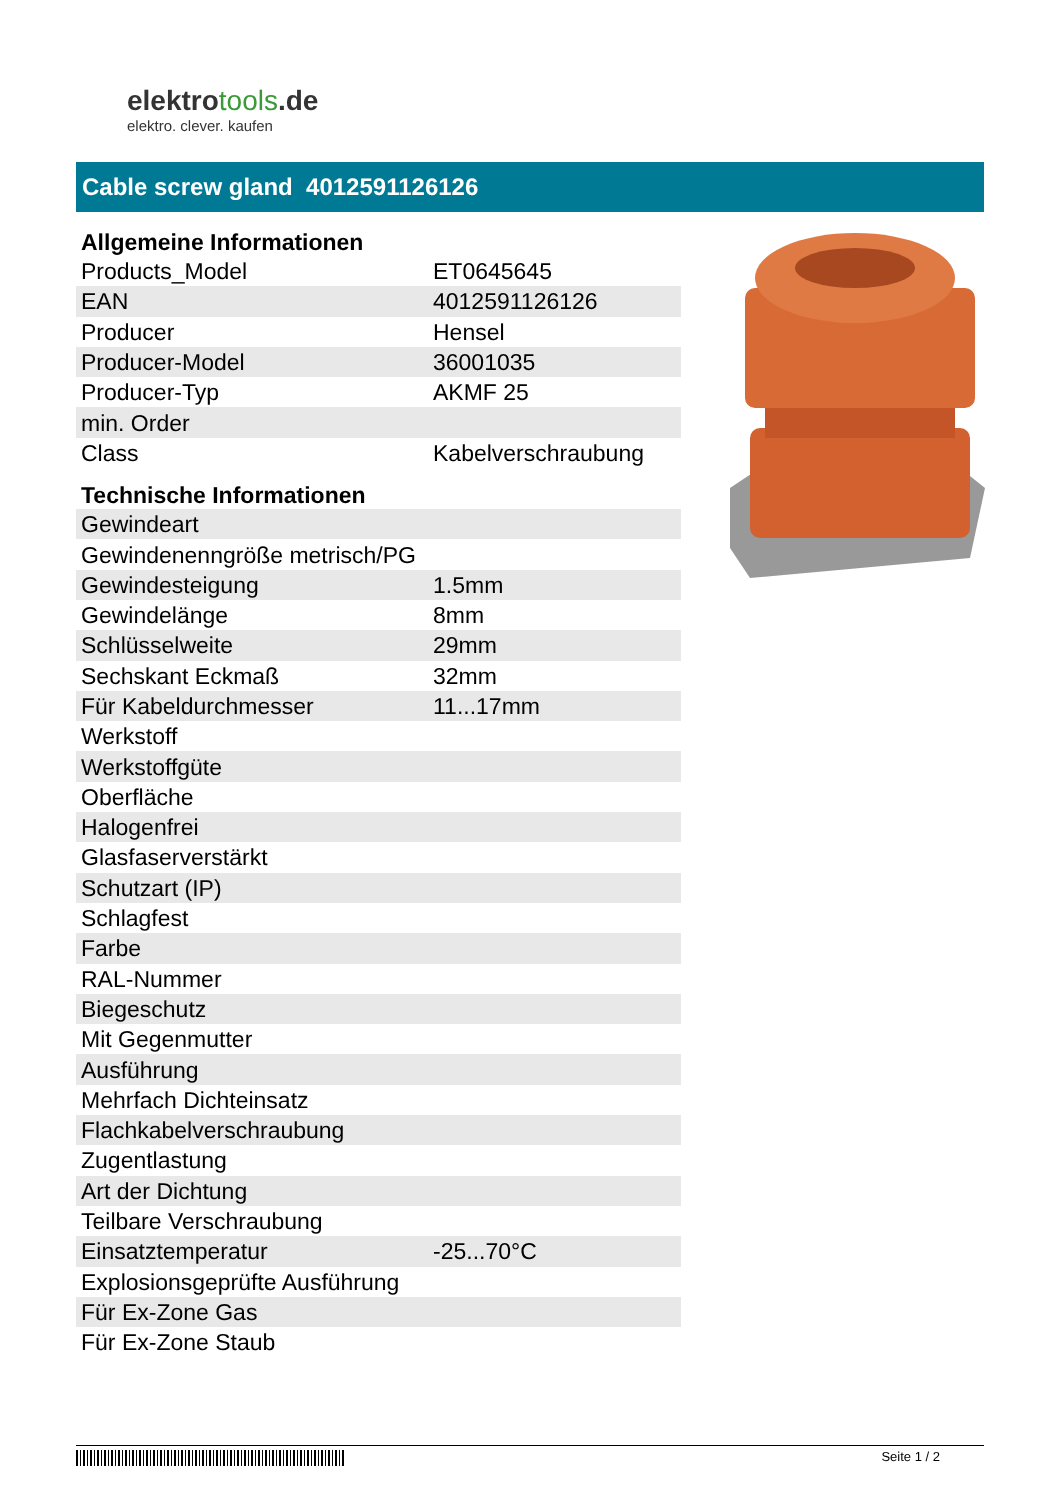elektrotools.de
elektro. clever. kaufen
Cable screw gland 4012591126126
| Allgemeine Informationen | |
| --- | --- |
| Products_Model | ET0645645 |
| EAN | 4012591126126 |
| Producer | Hensel |
| Producer-Model | 36001035 |
| Producer-Typ | AKMF 25 |
| min. Order | |
| Class | Kabelverschraubung |
| Technische Informationen | |
| Gewindeart | |
| Gewindenenngröße metrisch/PG | |
| Gewindesteigung | 1.5mm |
| Gewindelänge | 8mm |
| Schlüsselweite | 29mm |
| Sechskant Eckmaß | 32mm |
| Für Kabeldurchmesser | 11...17mm |
| Werkstoff | |
| Werkstoffgüte | |
| Oberfläche | |
| Halogenfrei | |
| Glasfaserverstärkt | |
| Schutzart (IP) | |
| Schlagfest | |
| Farbe | |
| RAL-Nummer | |
| Biegeschutz | |
| Mit Gegenmutter | |
| Ausführung | |
| Mehrfach Dichteinsatz | |
| Flachkabelverschraubung | |
| Zugentlastung | |
| Art der Dichtung | |
| Teilbare Verschraubung | |
| Einsatztemperatur | -25...70°C |
| Explosionsgeprüfte Ausführung | |
| Für Ex-Zone Gas | |
| Für Ex-Zone Staub | |
Seite 1 / 2